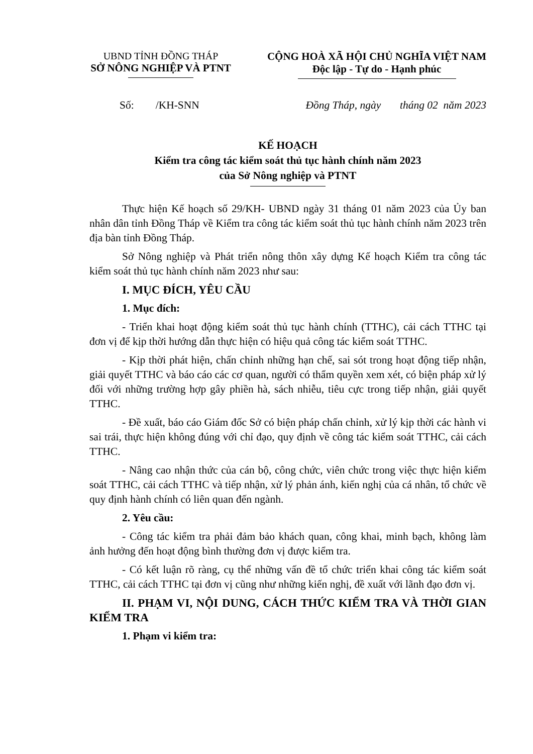UBND TỈNH ĐỒNG THÁP
SỞ NÔNG NGHIỆP VÀ PTNT
CỘNG HOÀ XÃ HỘI CHỦ NGHĨA VIỆT NAM
Độc lập - Tự do - Hạnh phúc
Số: /KH-SNN Đồng Tháp, ngày tháng 02 năm 2023
KẾ HOẠCH
Kiểm tra công tác kiểm soát thủ tục hành chính năm 2023
của Sở Nông nghiệp và PTNT
Thực hiện Kế hoạch số 29/KH- UBND ngày 31 tháng 01 năm 2023 của Ủy ban nhân dân tỉnh Đồng Tháp về Kiểm tra công tác kiểm soát thủ tục hành chính năm 2023 trên địa bàn tỉnh Đồng Tháp.
Sở Nông nghiệp và Phát triển nông thôn xây dựng Kế hoạch Kiểm tra công tác kiểm soát thủ tục hành chính năm 2023 như sau:
I. MỤC ĐÍCH, YÊU CẦU
1. Mục đích:
- Triển khai hoạt động kiểm soát thủ tục hành chính (TTHC), cải cách TTHC tại đơn vị để kịp thời hướng dẫn thực hiện có hiệu quả công tác kiểm soát TTHC.
- Kịp thời phát hiện, chấn chỉnh những hạn chế, sai sót trong hoạt động tiếp nhận, giải quyết TTHC và báo cáo các cơ quan, người có thẩm quyền xem xét, có biện pháp xử lý đối với những trường hợp gây phiền hà, sách nhiễu, tiêu cực trong tiếp nhận, giải quyết TTHC.
- Đề xuất, báo cáo Giám đốc Sở có biện pháp chấn chỉnh, xử lý kịp thời các hành vi sai trái, thực hiện không đúng với chỉ đạo, quy định về công tác kiểm soát TTHC, cải cách TTHC.
- Nâng cao nhận thức của cán bộ, công chức, viên chức trong việc thực hiện kiểm soát TTHC, cải cách TTHC và tiếp nhận, xử lý phản ánh, kiến nghị của cá nhân, tổ chức về quy định hành chính có liên quan đến ngành.
2. Yêu cầu:
- Công tác kiểm tra phải đảm bảo khách quan, công khai, minh bạch, không làm ảnh hưởng đến hoạt động bình thường đơn vị được kiểm tra.
- Có kết luận rõ ràng, cụ thể những vấn đề tổ chức triển khai công tác kiểm soát TTHC, cải cách TTHC tại đơn vị cũng như những kiến nghị, đề xuất với lãnh đạo đơn vị.
II. PHẠM VI, NỘI DUNG, CÁCH THỨC KIỂM TRA VÀ THỜI GIAN KIỂM TRA
1. Phạm vi kiểm tra: